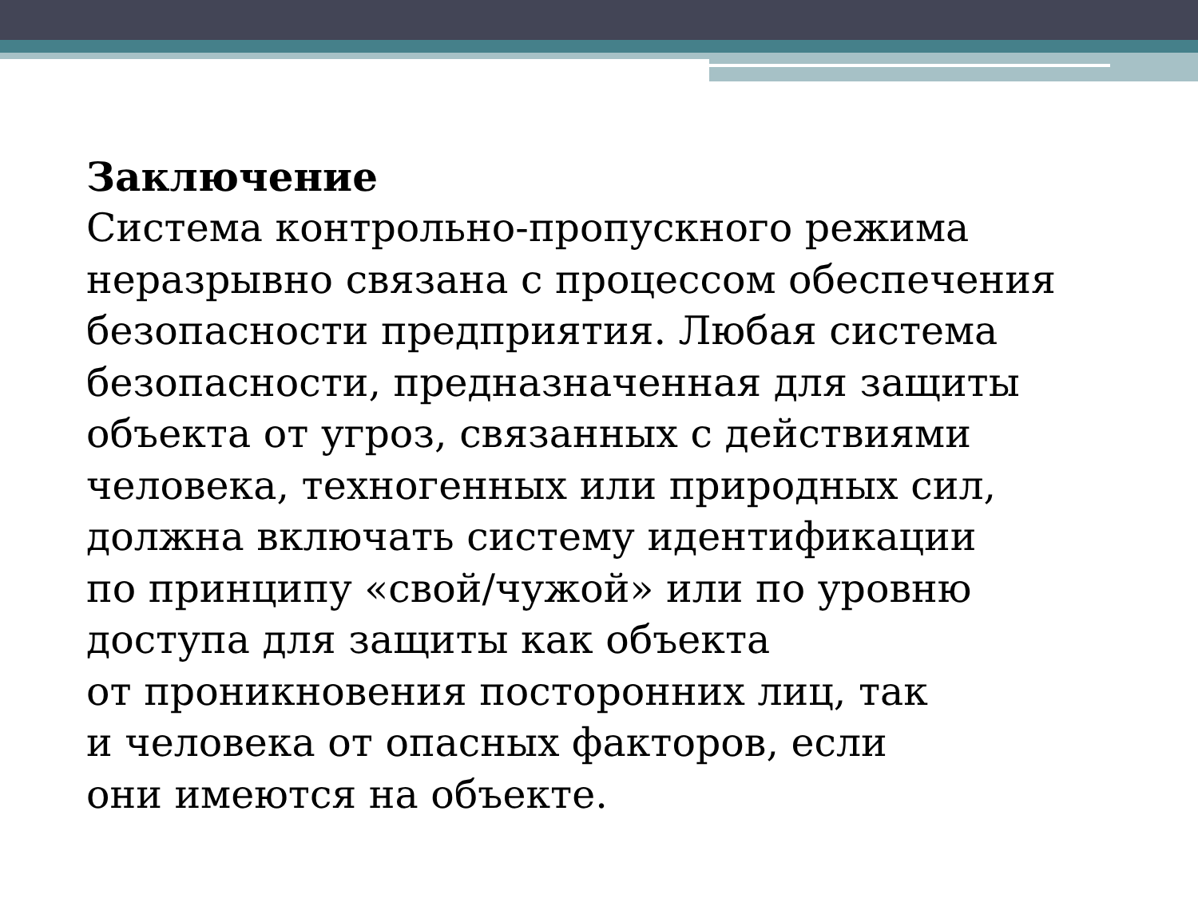Заключение
Система контрольно-пропускного режима
неразрывно связана с процессом обеспечения
безопасности предприятия. Любая система
безопасности, предназначенная для защиты
объекта от угроз, связанных с действиями
человека, техногенных или природных сил,
должна включать систему идентификации
по принципу «свой/чужой» или по уровню
доступа для защиты как объекта
от проникновения посторонних лиц, так
и человека от опасных факторов, если
они имеются на объекте.